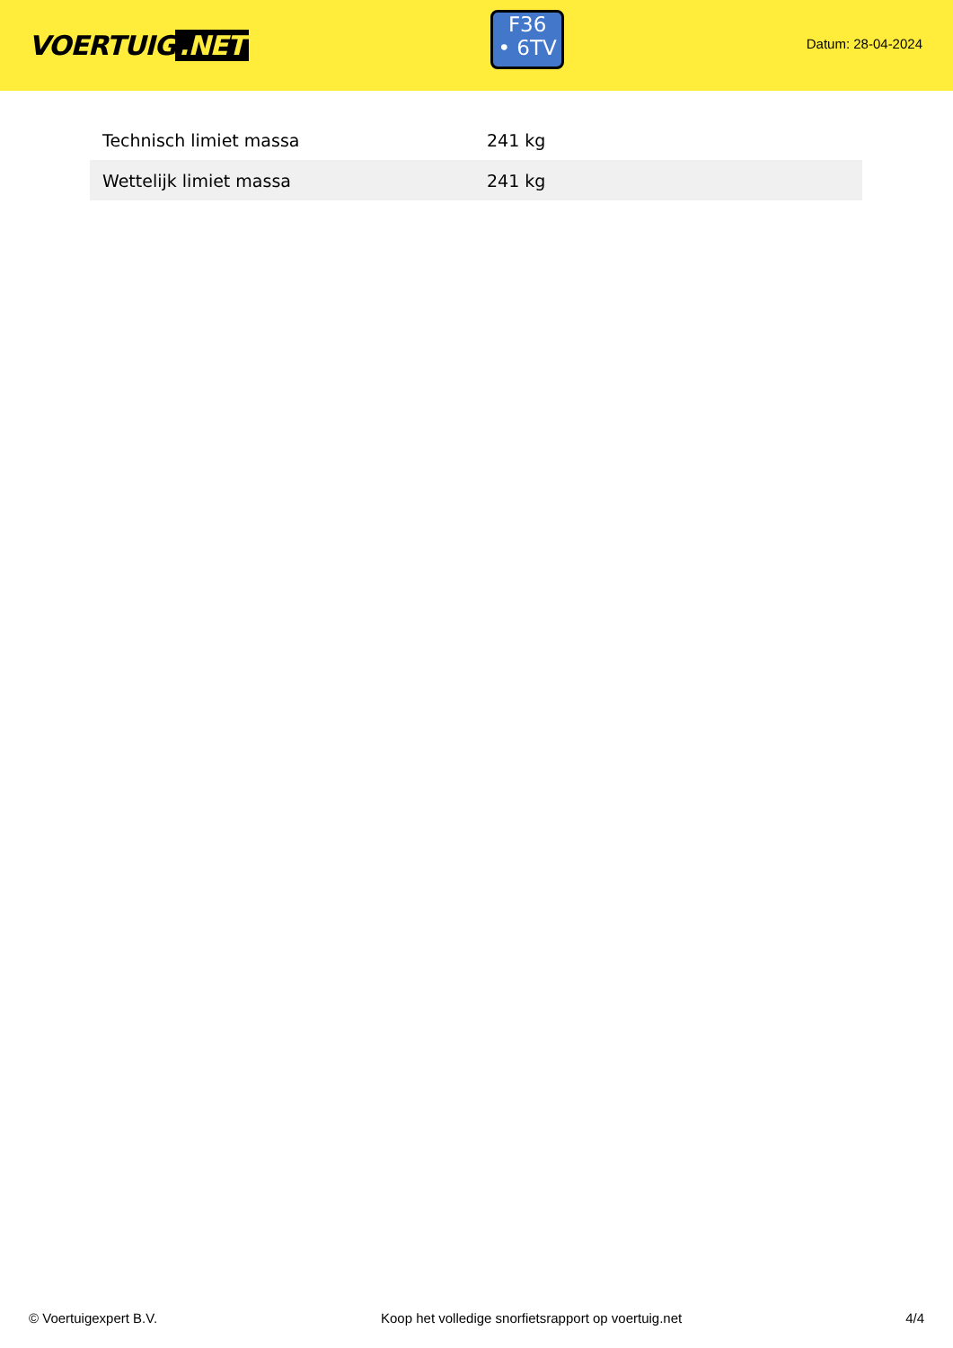VOERTUIG.NET
F36
• 6TV
Datum: 28-04-2024
| Technisch limiet massa | 241 kg |
| Wettelijk limiet massa | 241 kg |
© Voertuigexpert B.V. Koop het volledige snorfietsrapport op voertuig.net 4/4